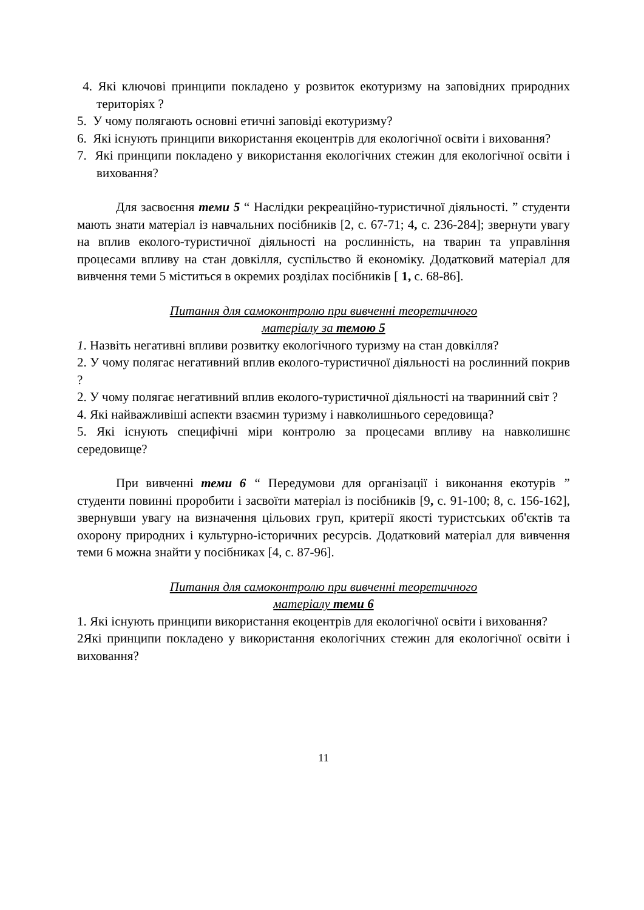4. Які ключові принципи покладено у розвиток екотуризму на заповідних природних територіях ?
5. У чому полягають основні етичні заповіді екотуризму?
6. Які існують принципи використання екоцентрів для екологічної освіти і виховання?
7. Які принципи покладено у використання екологічних стежин для екологічної освіти і виховання?
Для засвоєння теми 5 “ Наслідки рекреаційно-туристичної діяльності. ” студенти мають знати матеріал із навчальних посібників [2, с. 67-71; 4, с. 236-284]; звернути увагу на вплив еколого-туристичної діяльності на рослинність, на тварин та управління процесами впливу на стан довкілля, суспільство й економіку. Додатковий матеріал для вивчення теми 5 міститься в окремих розділах посібників [ 1, с. 68-86].
Питання для самоконтролю при вивченні теоретичного
матеріалу за темою 5
1. Назвіть негативні впливи розвитку екологічного туризму на стан довкілля?
2. У чому полягає негативний вплив еколого-туристичної діяльності на рослинний покрив ?
2. У чому полягає негативний вплив еколого-туристичної діяльності на тваринний світ ?
4. Які найважливіші аспекти взаємин туризму і навколишнього середовища?
5. Які існують специфічні міри контролю за процесами впливу на навколишнє середовище?
При вивченні теми 6 “ Передумови для організації і виконання екотурів ” студенти повинні проробити і засвоїти матеріал із посібників [9, с. 91-100; 8, с. 156-162], звернувши увагу на визначення цільових груп, критерії якості туристських об'єктів та охорону природних і культурно-історичних ресурсів. Додатковий матеріал для вивчення теми 6 можна знайти у посібниках [4, с. 87-96].
Питання для самоконтролю при вивченні теоретичного
матеріалу теми 6
1. Які існують принципи використання екоцентрів для екологічної освіти і виховання?
2Які принципи покладено у використання екологічних стежин для екологічної освіти і виховання?
11